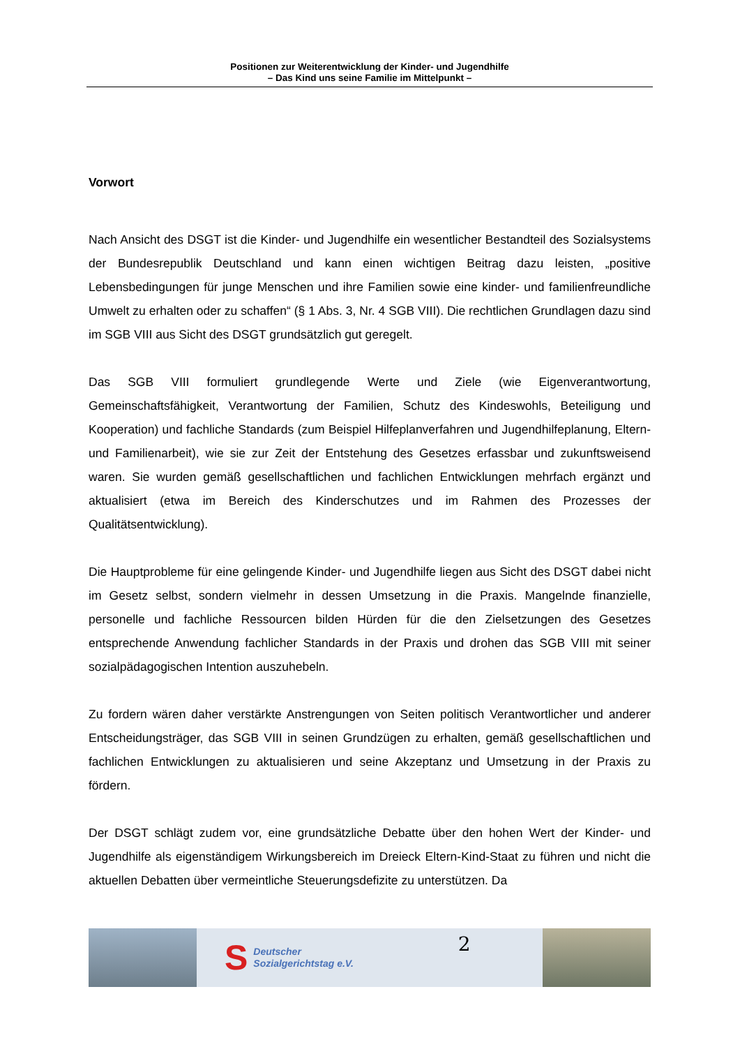Positionen zur Weiterentwicklung der Kinder- und Jugendhilfe
– Das Kind uns seine Familie im Mittelpunkt –
Vorwort
Nach Ansicht des DSGT ist die Kinder- und Jugendhilfe ein wesentlicher Bestandteil des Sozialsystems der Bundesrepublik Deutschland und kann einen wichtigen Beitrag dazu leisten, „positive Lebensbedingungen für junge Menschen und ihre Familien sowie eine kinder- und familienfreundliche Umwelt zu erhalten oder zu schaffen“ (§ 1 Abs. 3, Nr. 4 SGB VIII). Die rechtlichen Grundlagen dazu sind im SGB VIII aus Sicht des DSGT grundsätzlich gut geregelt.
Das SGB VIII formuliert grundlegende Werte und Ziele (wie Eigenverantwortung, Gemeinschaftsfähigkeit, Verantwortung der Familien, Schutz des Kindeswohls, Beteiligung und Kooperation) und fachliche Standards (zum Beispiel Hilfeplanverfahren und Jugendhilfeplanung, Eltern- und Familienarbeit), wie sie zur Zeit der Entstehung des Gesetzes erfassbar und zukunftsweisend waren. Sie wurden gemäß gesellschaftlichen und fachlichen Entwicklungen mehrfach ergänzt und aktualisiert (etwa im Bereich des Kinderschutzes und im Rahmen des Prozesses der Qualitätsentwicklung).
Die Hauptprobleme für eine gelingende Kinder- und Jugendhilfe liegen aus Sicht des DSGT dabei nicht im Gesetz selbst, sondern vielmehr in dessen Umsetzung in die Praxis. Mangelnde finanzielle, personelle und fachliche Ressourcen bilden Hürden für die den Zielsetzungen des Gesetzes entsprechende Anwendung fachlicher Standards in der Praxis und drohen das SGB VIII mit seiner sozialpädagogischen Intention auszuhebeln.
Zu fordern wären daher verstärkte Anstrengungen von Seiten politisch Verantwortlicher und anderer Entscheidungsträger, das SGB VIII in seinen Grundzügen zu erhalten, gemäß gesellschaftlichen und fachlichen Entwicklungen zu aktualisieren und seine Akzeptanz und Umsetzung in der Praxis zu fördern.
Der DSGT schlägt zudem vor, eine grundsätzliche Debatte über den hohen Wert der Kinder- und Jugendhilfe als eigenständigem Wirkungsbereich im Dreieck Eltern-Kind-Staat zu führen und nicht die aktuellen Debatten über vermeintliche Steuerungsdefizite zu unterstützen. Da
S Deutscher
Sozialgerichtstag e.V.
2